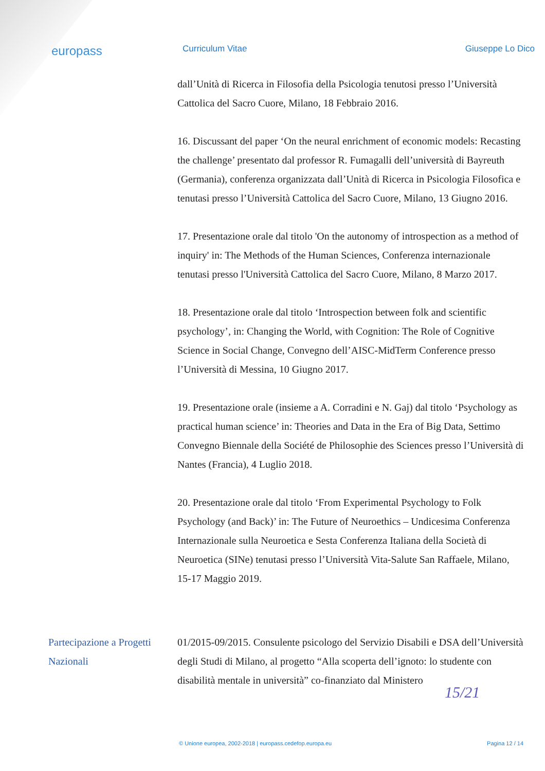europass
Curriculum Vitae Giuseppe Lo Dico
dall’Unità di Ricerca in Filosofia della Psicologia tenutosi presso l’Università Cattolica del Sacro Cuore, Milano, 18 Febbraio 2016.
16. Discussant del paper ‘On the neural enrichment of economic models: Recasting the challenge’ presentato dal professor R. Fumagalli dell’università di Bayreuth (Germania), conferenza organizzata dall’Unità di Ricerca in Psicologia Filosofica e tenutasi presso l’Università Cattolica del Sacro Cuore, Milano, 13 Giugno 2016.
17. Presentazione orale dal titolo 'On the autonomy of introspection as a method of inquiry' in: The Methods of the Human Sciences, Conferenza internazionale tenutasi presso l'Università Cattolica del Sacro Cuore, Milano, 8 Marzo 2017.
18. Presentazione orale dal titolo ‘Introspection between folk and scientific psychology’, in: Changing the World, with Cognition: The Role of Cognitive Science in Social Change, Convegno dell’AISC-MidTerm Conference presso l’Università di Messina, 10 Giugno 2017.
19. Presentazione orale (insieme a A. Corradini e N. Gaj) dal titolo ‘Psychology as practical human science’ in: Theories and Data in the Era of Big Data, Settimo Convegno Biennale della Société de Philosophie des Sciences presso l’Università di Nantes (Francia), 4 Luglio 2018.
20. Presentazione orale dal titolo ‘From Experimental Psychology to Folk Psychology (and Back)’ in: The Future of Neuroethics – Undicesima Conferenza Internazionale sulla Neuroetica e Sesta Conferenza Italiana della Società di Neuroetica (SINe) tenutasi presso l’Università Vita-Salute San Raffaele, Milano, 15-17 Maggio 2019.
Partecipazione a Progetti Nazionali
01/2015-09/2015. Consulente psicologo del Servizio Disabili e DSA dell’Università degli Studi di Milano, al progetto “Alla scoperta dell’ignoto: lo studente con disabilità mentale in università” co-finanziato dal Ministero
15/21
© Unione europea, 2002-2018 | europass.cedefop.europa.eu Pagina 12 / 14